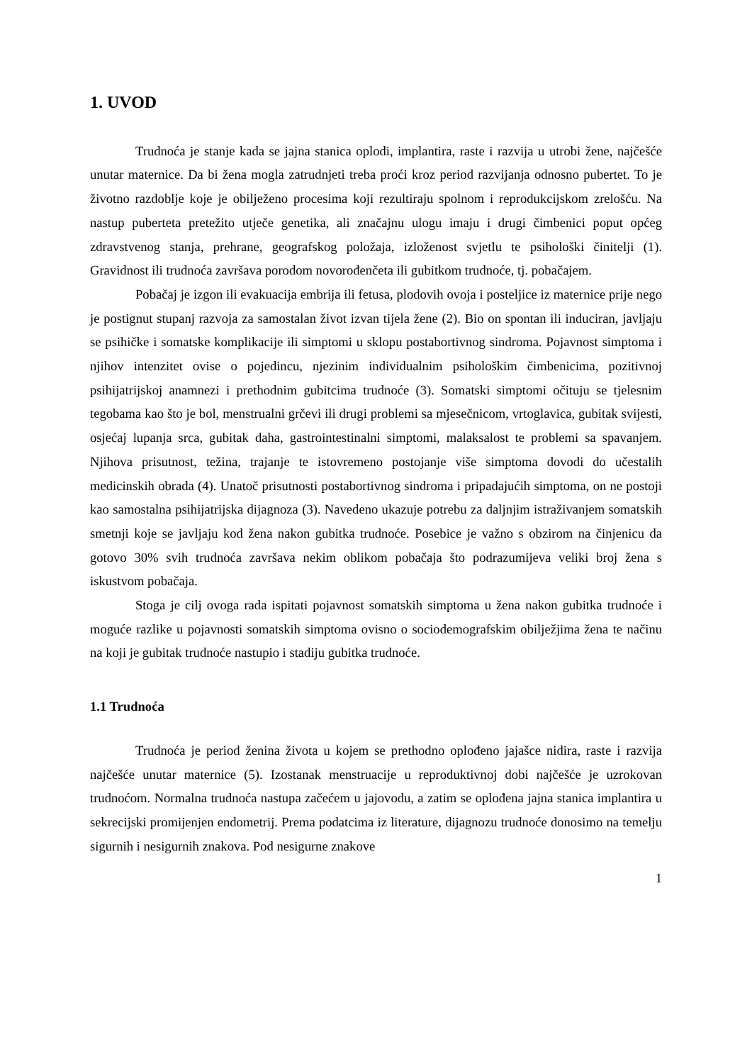1. UVOD
Trudnoća je stanje kada se jajna stanica oplodi, implantira, raste i razvija u utrobi žene, najčešće unutar maternice. Da bi žena mogla zatrudnjeti treba proći kroz period razvijanja odnosno pubertet. To je životno razdoblje koje je obilježeno procesima koji rezultiraju spolnom i reprodukcijskom zrelošću. Na nastup puberteta pretežito utječe genetika, ali značajnu ulogu imaju i drugi čimbenici poput općeg zdravstvenog stanja, prehrane, geografskog položaja, izloženost svjetlu te psihološki činitelji (1). Gravidnost ili trudnoća završava porodom novorođenčeta ili gubitkom trudnoće, tj. pobačajem.
Pobačaj je izgon ili evakuacija embrija ili fetusa, plodovih ovoja i posteljice iz maternice prije nego je postignut stupanj razvoja za samostalan život izvan tijela žene (2). Bio on spontan ili induciran, javljaju se psihičke i somatske komplikacije ili simptomi u sklopu postabortivnog sindroma. Pojavnost simptoma i njihov intenzitet ovise o pojedincu, njezinim individualnim psihološkim čimbenicima, pozitivnoj psihijatrijskoj anamnezi i prethodnim gubitcima trudnoće (3). Somatski simptomi očituju se tjelesnim tegobama kao što je bol, menstrualni grčevi ili drugi problemi sa mjesečnicom, vrtoglavica, gubitak svijesti, osjećaj lupanja srca, gubitak daha, gastrointestinalni simptomi, malaksalost te problemi sa spavanjem. Njihova prisutnost, težina, trajanje te istovremeno postojanje više simptoma dovodi do učestalih medicinskih obrada (4). Unatoč prisutnosti postabortivnog sindroma i pripadajućih simptoma, on ne postoji kao samostalna psihijatrijska dijagnoza (3). Navedeno ukazuje potrebu za daljnjim istraživanjem somatskih smetnji koje se javljaju kod žena nakon gubitka trudnoće. Posebice je važno s obzirom na činjenicu da gotovo 30% svih trudnoća završava nekim oblikom pobačaja što podrazumijeva veliki broj žena s iskustvom pobačaja.
Stoga je cilj ovoga rada ispitati pojavnost somatskih simptoma u žena nakon gubitka trudnoće i moguće razlike u pojavnosti somatskih simptoma ovisno o sociodemografskim obilježjima žena te načinu na koji je gubitak trudnoće nastupio i stadiju gubitka trudnoće.
1.1 Trudnoća
Trudnoća je period ženina života u kojem se prethodno oplođeno jajašce nidira, raste i razvija najčešće unutar maternice (5). Izostanak menstruacije u reproduktivnoj dobi najčešće je uzrokovan trudnoćom. Normalna trudnoća nastupa začećem u jajovodu, a zatim se oplođena jajna stanica implantira u sekrecijski promijenjen endometrij. Prema podatcima iz literature, dijagnozu trudnoće donosimo na temelju sigurnih i nesigurnih znakova. Pod nesigurne znakove
1